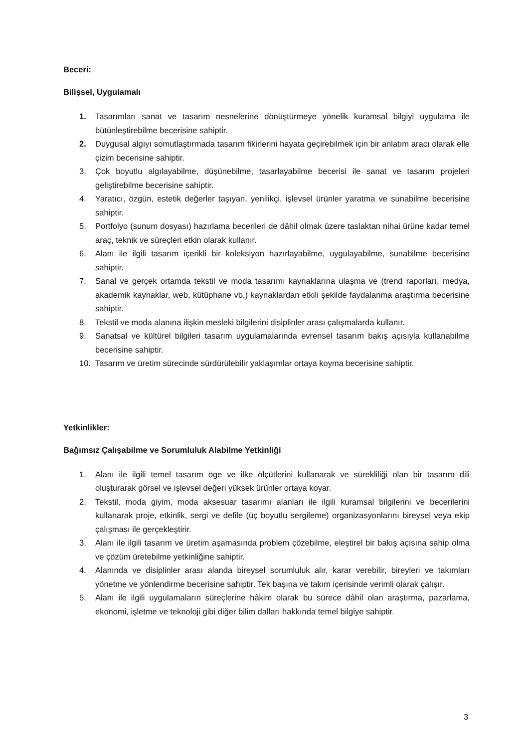Beceri:
Bilişsel, Uygulamalı
1. Tasarımları sanat ve tasarım nesnelerine dönüştürmeye yönelik kuramsal bilgiyi uygulama ile bütünleştirebilme becerisine sahiptir.
2. Duygusal algıyı somutlaştırmada tasarım fikirlerini hayata geçirebilmek için bir anlatım aracı olarak elle çizim becerisine sahiptir.
3. Çok boyutlu algılayabilme, düşünebilme, tasarlayabilme becerisi ile sanat ve tasarım projeleri geliştirebilme becerisine sahiptir.
4. Yaratıcı, özgün, estetik değerler taşıyan, yenilikçi, işlevsel ürünler yaratma ve sunabilme becerisine sahiptir.
5. Portfolyo (sunum dosyası) hazırlama becerileri de dâhil olmak üzere taslaktan nihai ürüne kadar temel araç, teknik ve süreçleri etkin olarak kullanır.
6. Alanı ile ilgili tasarım içerikli bir koleksiyon hazırlayabilme, uygulayabilme, sunabilme becerisine sahiptir.
7. Sanal ve gerçek ortamda tekstil ve moda tasarımı kaynaklarına ulaşma ve (trend raporları, medya, akademik kaynaklar, web, kütüphane vb.) kaynaklardan etkili şekilde faydalanma araştırma becerisine sahiptir.
8. Tekstil ve moda alanına ilişkin mesleki bilgilerini disiplinler arası çalışmalarda kullanır.
9. Sanatsal ve kültürel bilgileri tasarım uygulamalarında evrensel tasarım bakış açısıyla kullanabilme becerisine sahiptir.
10. Tasarım ve üretim sürecinde sürdürülebilir yaklaşımlar ortaya koyma becerisine sahiptir.
Yetkinlikler:
Bağımsız Çalışabilme ve Sorumluluk Alabilme Yetkinliği
1. Alanı ile ilgili temel tasarım öge ve ilke ölçütlerini kullanarak ve sürekliliği olan bir tasarım dili oluşturarak görsel ve işlevsel değeri yüksek ürünler ortaya koyar.
2. Tekstil, moda giyim, moda aksesuar tasarımı alanları ile ilgili kuramsal bilgilerini ve becerilerini kullanarak proje, etkinlik, sergi ve defile (üç boyutlu sergileme) organizasyonlarını bireysel veya ekip çalışması ile gerçekleştirir.
3. Alanı ile ilgili tasarım ve üretim aşamasında problem çözebilme, eleştirel bir bakış açısına sahip olma ve çözüm üretebilme yetkinliğine sahiptir.
4. Alanında ve disiplinler arası alanda bireysel sorumluluk alır, karar verebilir, bireyleri ve takımları yönetme ve yönlendirme becerisine sahiptir. Tek başına ve takım içerisinde verimli olarak çalışır.
5. Alanı ile ilgili uygulamaların süreçlerine hâkim olarak bu sürece dâhil olan araştırma, pazarlama, ekonomi, işletme ve teknoloji gibi diğer bilim dalları hakkında temel bilgiye sahiptir.
3